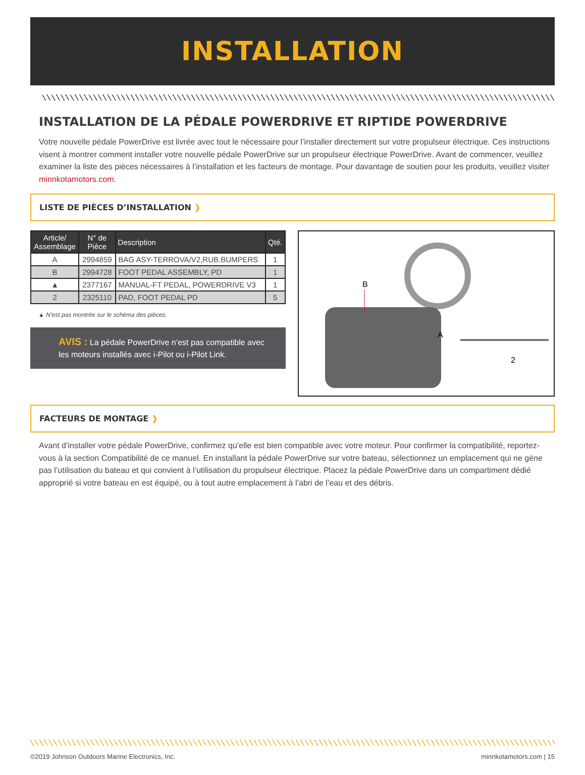INSTALLATION
INSTALLATION DE LA PÉDALE POWERDRIVE ET RIPTIDE POWERDRIVE
Votre nouvelle pédale PowerDrive est livrée avec tout le nécessaire pour l’installer directement sur votre propulseur électrique. Ces instructions visent à montrer comment installer votre nouvelle pédale PowerDrive sur un propulseur électrique PowerDrive. Avant de commencer, veuillez examiner la liste des pièces nécessaires à l’installation et les facteurs de montage. Pour davantage de soutien pour les produits, veuillez visiter minnkotamotors.com.
LISTE DE PIÈCES D’INSTALLATION ❱
| Article/ Assemblage | N° de Pièce | Description | Qté. |
| --- | --- | --- | --- |
| A | 2994859 | BAG ASY-TERROVA/V2,RUB.BUMPERS | 1 |
| B | 2994728 | FOOT PEDAL ASSEMBLY, PD | 1 |
| ▲ | 2377167 | MANUAL-FT PEDAL, POWERDRIVE V3 | 1 |
| 2 | 2325110 | PAD, FOOT PEDAL PD | 5 |
▲ N’est pas montrée sur le schéma des pièces.
AVIS : La pédale PowerDrive n’est pas compatible avec les moteurs installés avec i-Pilot ou i-Pilot Link.
B
A
2
FACTEURS DE MONTAGE ❱
Avant d’installer votre pédale PowerDrive, confirmez qu’elle est bien compatible avec votre moteur. Pour confirmer la compatibilité, reportez-vous à la section Compatibilité de ce manuel. En installant la pédale PowerDrive sur votre bateau, sélectionnez un emplacement qui ne gène pas l’utilisation du bateau et qui convient à l’utilisation du propulseur électrique. Placez la pédale PowerDrive dans un compartiment dédié approprié si votre bateau en est équipé, ou à tout autre emplacement à l’abri de l’eau et des débris.
©2019 Johnson Outdoors Marine Electronics, Inc. minnkotamotors.com | 15